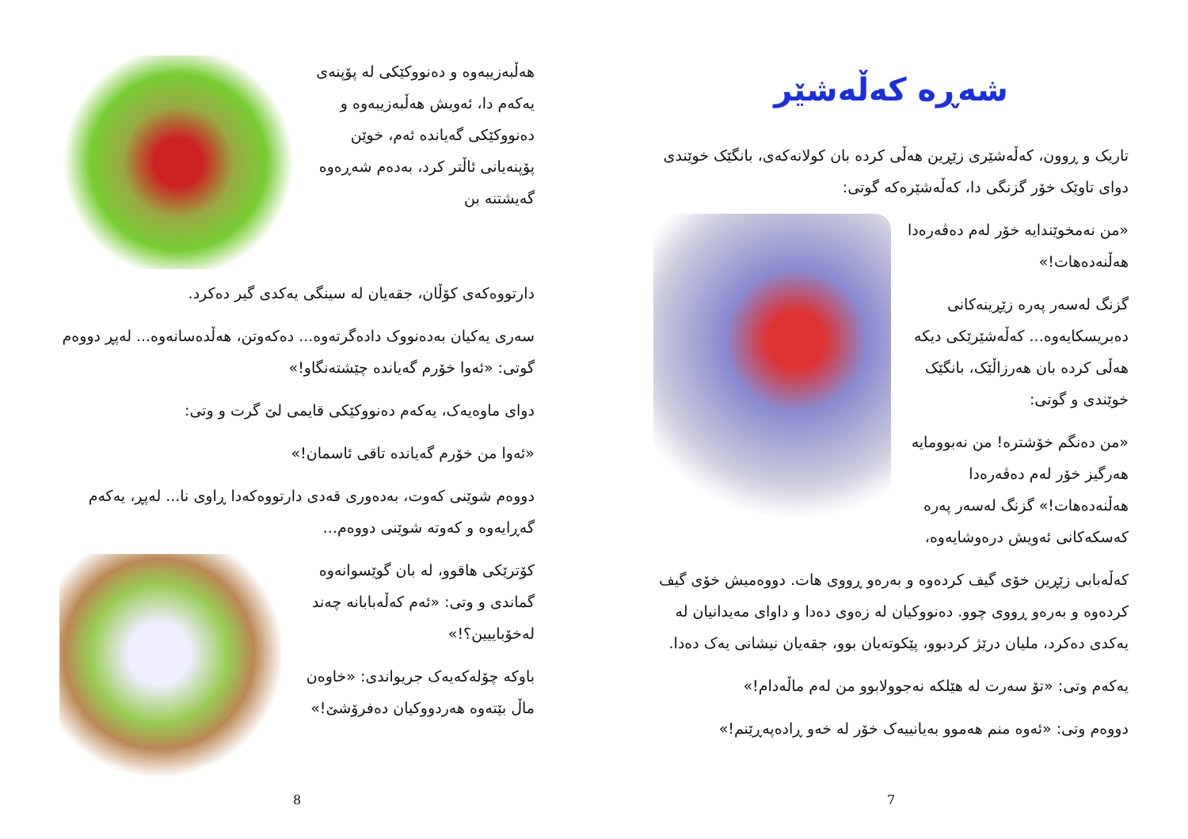شەڕە کەڵەشێر
تاریک و ڕوون، کەڵەشێری زێڕین هەڵی کردە بان کولانەکەی، بانگێک خوێندی دوای تاوێک خۆر گزنگی دا، کەڵەشێرەکە گوتی:
«من نەمخوێندایە خۆر لەم دەڤەرەدا هەڵنەدەهات!»
گزنگ لەسەر پەرە زێڕینەکانی دەبریسکایەوە... کەڵەشێرێکی دیکە هەڵی کردە بان هەرزاڵێک، بانگێک خوێندی و گوتی:
«من دەنگم خۆشترە! من نەبوومایە هەرگیز خۆر لەم دەڤەرەدا هەڵنەدەهات!» گزنگ لەسەر پەرە کەسکەکانی ئەویش درەوشایەوە،
کەڵەبابی زێڕین خۆی گیف کردەوە و بەرەو ڕووی هات. دووەمیش خۆی گیف کردەوە و بەرەو ڕووی چوو. دەنووکیان لە زەوی دەدا و داوای مەیدانیان لە یەکدی دەکرد، ملیان درێژ کردبوو، پێکوتەیان بوو، جقەیان نیشانی یەک دەدا.
یەکەم وتی: «تۆ سەرت لە هێلکە نەجوولابوو من لەم ماڵەدام!»
دووەم وتی: «ئەوە منم هەموو بەیانییەک خۆر لە خەو ڕادەپەڕێنم!»
7
هەڵبەزیبەوە و دەنووکێکی لە پۆپنەی یەکەم دا، ئەویش هەڵبەزیبەوە و دەنووکێکی گەیاندە ئەم، خوێن پۆپنەیانی ئاڵتر کرد، بەدەم شەڕەوە گەیشتنە بن
دارتووەکەی کۆڵان، جقەیان لە سینگی یەکدی گیر دەکرد.
سەری یەکیان بەدەنووک دادەگرتەوە... دەکەوتن، هەڵدەسانەوە... لەپڕ دووەم گوتی: «ئەوا خۆرم گەیاندە چێشتەنگاو!»
دوای ماوەیەک، یەکەم دەنووکێکی قایمی لێ گرت و وتی:
«ئەوا من خۆرم گەیاندە تاقی ئاسمان!»
دووەم شوێنی کەوت، بەدەوری قەدی دارتووەکەدا ڕاوی نا... لەپڕ، یەکەم گەڕایەوە و کەوتە شوێنی دووەم...
کۆترێکی هاقوو، لە بان گوێسوانەوە گماندی و وتی: «ئەم کەڵەبابانە چەند لەخۆباییین؟!»
باوکە چۆلەکەیەک جریواندی: «خاوەن ماڵ بێتەوە هەردووکیان دەفرۆشێ!»
8